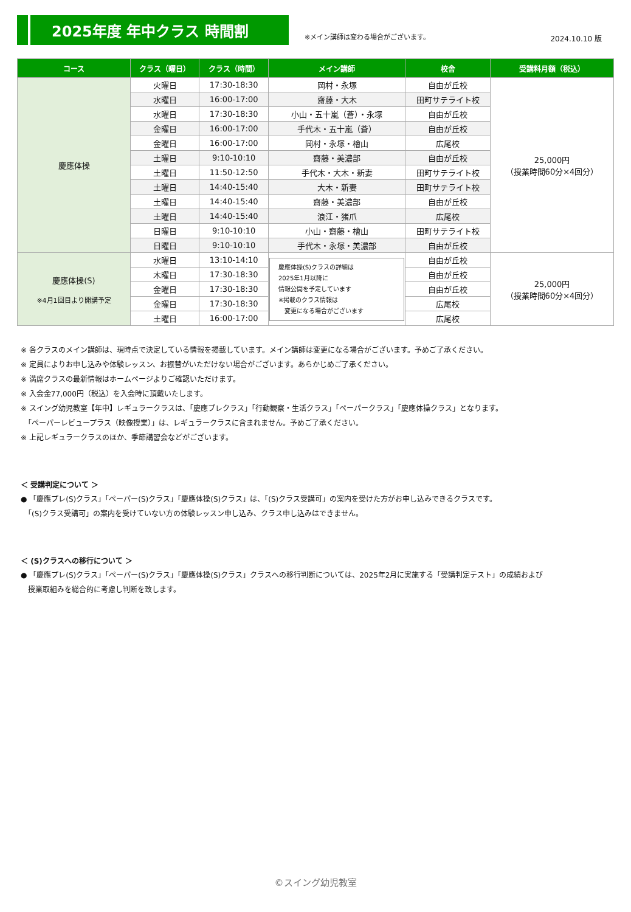2025年度 年中クラス 時間割
※メイン講師は変わる場合がございます。
2024.10.10 版
| コース | クラス（曜日） | クラス（時間） | メイン講師 | 校舎 | 受講料月額（税込） |
| --- | --- | --- | --- | --- | --- |
| 慶應体操 | 火曜日 | 17:30-18:30 | 岡村・永塚 | 自由が丘校 | 25,000円 （授業時間60分×4回分） |
| | 水曜日 | 16:00-17:00 | 齋藤・大木 | 田町サテライト校 | |
| | 水曜日 | 17:30-18:30 | 小山・五十嵐（蒼）・永塚 | 自由が丘校 | |
| | 金曜日 | 16:00-17:00 | 手代木・五十嵐（蒼） | 自由が丘校 | |
| | 金曜日 | 16:00-17:00 | 岡村・永塚・檜山 | 広尾校 | |
| | 土曜日 | 9:10-10:10 | 齋藤・美濃部 | 自由が丘校 | |
| | 土曜日 | 11:50-12:50 | 手代木・大木・新妻 | 田町サテライト校 | |
| | 土曜日 | 14:40-15:40 | 大木・新妻 | 田町サテライト校 | |
| | 土曜日 | 14:40-15:40 | 齋藤・美濃部 | 自由が丘校 | |
| | 土曜日 | 14:40-15:40 | 浪江・猪爪 | 広尾校 | |
| | 日曜日 | 9:10-10:10 | 小山・齋藤・檜山 | 田町サテライト校 | |
| | 日曜日 | 9:10-10:10 | 手代木・永塚・美濃部 | 自由が丘校 | |
| 慶應体操(S) ※4月1回目より開講予定 | 水曜日 | 13:10-14:10 | 慶應体操(S)クラスの詳細は 2025年1月以降に 情報公開を予定しています ※掲載のクラス情報は 変更になる場合がございます | 自由が丘校 | 25,000円 （授業時間60分×4回分） |
| | 木曜日 | 17:30-18:30 | | 自由が丘校 | |
| | 金曜日 | 17:30-18:30 | | 自由が丘校 | |
| | 金曜日 | 17:30-18:30 | | 広尾校 | |
| | 土曜日 | 16:00-17:00 | | 広尾校 | |
※ 各クラスのメイン講師は、現時点で決定している情報を掲載しています。メイン講師は変更になる場合がございます。予めご了承ください。
※ 定員によりお申し込みや体験レッスン、お振替がいただけない場合がございます。あらかじめご了承ください。
※ 満席クラスの最新情報はホームページよりご確認いただけます。
※ 入会金77,000円（税込）を入会時に頂戴いたします。
※ スイング幼児教室【年中】レギュラークラスは、「慶應プレクラス」「行動観察・生活クラス」「ペーパークラス」「慶應体操クラス」となります。
　「ペーパーレビュープラス（映像授業）」は、レギュラークラスに含まれません。予めご了承ください。
※ 上記レギュラークラスのほか、季節講習会などがございます。
＜ 受講判定について ＞
● 「慶應プレ(S)クラス」「ペーパー(S)クラス」「慶應体操(S)クラス」は、「(S)クラス受講可」の案内を受けた方がお申し込みできるクラスです。
　「(S)クラス受講可」の案内を受けていない方の体験レッスン申し込み、クラス申し込みはできません。
＜ (S)クラスへの移行について ＞
● 「慶應プレ(S)クラス」「ペーパー(S)クラス」「慶應体操(S)クラス」クラスへの移行判断については、2025年2月に実施する「受講判定テスト」の成績および
　授業取組みを総合的に考慮し判断を致します。
©スイング幼児教室